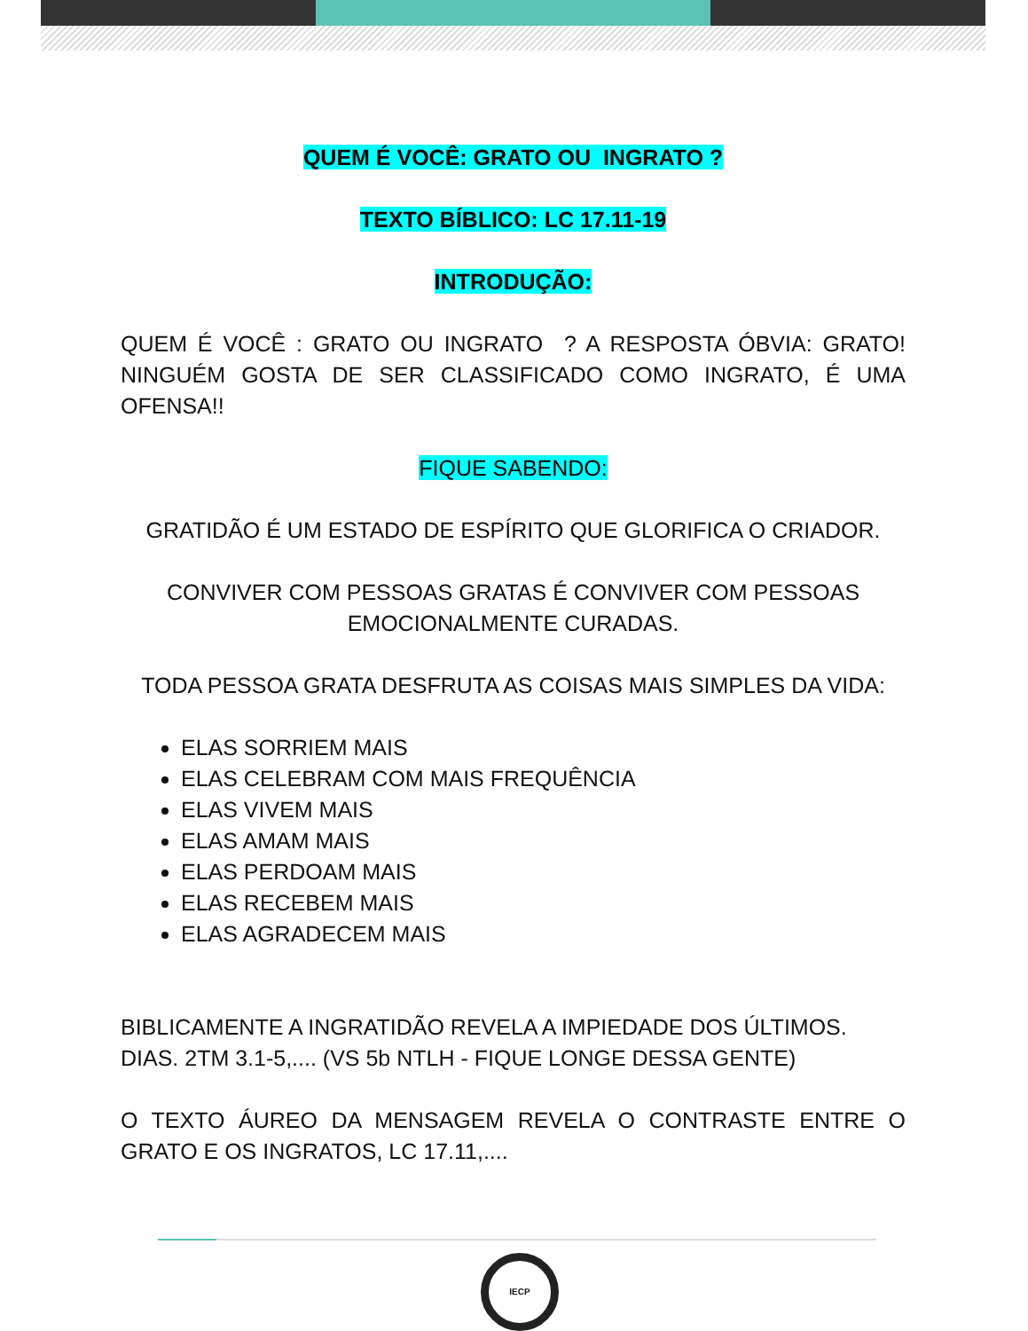QUEM É VOCÊ: GRATO OU INGRATO ?
TEXTO BÍBLICO: LC 17.11-19
INTRODUÇÃO:
QUEM É VOCÊ : GRATO OU INGRATO ? A RESPOSTA ÓBVIA: GRATO! NINGUÉM GOSTA DE SER CLASSIFICADO COMO INGRATO, É UMA OFENSA!!
FIQUE SABENDO:
GRATIDÃO É UM ESTADO DE ESPÍRITO QUE GLORIFICA O CRIADOR.
CONVIVER COM PESSOAS GRATAS É CONVIVER COM PESSOAS EMOCIONALMENTE CURADAS.
TODA PESSOA GRATA DESFRUTA AS COISAS MAIS SIMPLES DA VIDA:
ELAS SORRIEM MAIS
ELAS CELEBRAM COM MAIS FREQUÊNCIA
ELAS VIVEM MAIS
ELAS AMAM MAIS
ELAS PERDOAM MAIS
ELAS RECEBEM MAIS
ELAS AGRADECEM MAIS
BIBLICAMENTE A INGRATIDÃO REVELA A IMPIEDADE DOS ÚLTIMOS. DIAS. 2TM 3.1-5,.... (VS 5b NTLH - FIQUE LONGE DESSA GENTE)
O TEXTO ÁUREO DA MENSAGEM REVELA O CONTRASTE ENTRE O GRATO E OS INGRATOS, LC 17.11,....
IECP